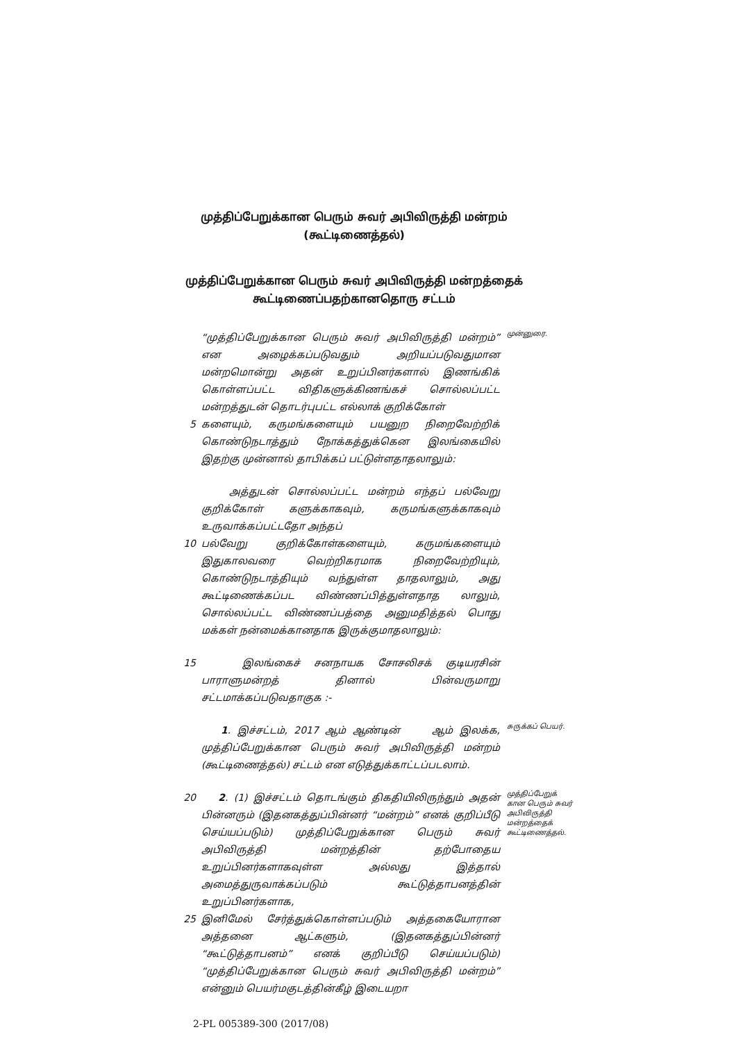முத்திப்பேறுக்கான பெரும் சுவர் அபிவிருத்தி மன்றம்
(கூட்டிணைத்தல்)
முத்திப்பேறுக்கான பெரும் சுவர் அபிவிருத்தி மன்றத்தைக்
கூட்டிணைப்பதற்கானதொரு சட்டம்
“முத்திப்பேறுக்கான பெரும் சுவர் அபிவிருத்தி மன்றம்” என அழைக்கப்படுவதும் அறியப்படுவதுமான மன்றமொன்று அதன் உறுப்பினர்களால் இணங்கிக் கொள்ளப்பட்ட விதிகளுக்கிணங்கச் சொல்லப்பட்ட மன்றத்துடன் தொடர்புபட்ட எல்லாக் குறிக்கோள்
முன்னுரை.
5 களையும், கருமங்களையும் பயனுற நிறைவேற்றிக் கொண்டுநடாத்தும் நோக்கத்துக்கென இலங்கையில் இதற்கு முன்னால் தாபிக்கப் பட்டுள்ளதாதலாலும்:
அத்துடன் சொல்லப்பட்ட மன்றம் எந்தப் பல்வேறு குறிக்கோள் களுக்காகவும், கருமங்களுக்காகவும் உருவாக்கப்பட்டதோ அந்தப்
10 பல்வேறு குறிக்கோள்களையும், கருமங்களையும் இதுகாலவரை வெற்றிகரமாக நிறைவேற்றியும், கொண்டுநடாத்தியும் வந்துள்ள தாதலாலும், அது கூட்டிணைக்கப்பட விண்ணப்பித்துள்ளதாத லாலும், சொல்லப்பட்ட விண்ணப்பத்தை அனுமதித்தல் பொது மக்கள் நன்மைக்கானதாக இருக்குமாதலாலும்:
15 இலங்கைச் சனநாயக சோசலிசக் குடியரசின் பாராளுமன்றத் தினால் பின்வருமாறு சட்டமாக்கப்படுவதாகுக :-
1. இச்சட்டம், 2017 ஆம் ஆண்டின் ஆம் இலக்க, முத்திப்பேறுக்கான பெரும் சுவர் அபிவிருத்தி மன்றம் (கூட்டிணைத்தல்) சட்டம் என எடுத்துக்காட்டப்படலாம்.
சுருக்கப் பெயர்.
20 2. (1) இச்சட்டம் தொடங்கும் திகதியிலிருந்தும் அதன் பின்னரும் (இதனகத்துப்பின்னர் “மன்றம்” எனக் குறிப்பீடு செய்யப்படும்) முத்திப்பேறுக்கான பெரும் சுவர் அபிவிருத்தி மன்றத்தின் தற்போதைய உறுப்பினர்களாகவுள்ள அல்லது இத்தால் அமைத்துருவாக்கப்படும் கூட்டுத்தாபனத்தின் உறுப்பினர்களாக,
முத்திப்பேறுக் கான பெரும் சுவர் அபிவிருத்தி மன்றத்தைக் கூட்டிணைத்தல்.
25 இனிமேல் சேர்த்துக்கொள்ளப்படும் அத்தகையோரான அத்தனை ஆட்களும், (இதனகத்துப்பின்னர் “கூட்டுத்தாபனம்” எனக் குறிப்பீடு செய்யப்படும்) “முத்திப்பேறுக்கான பெரும் சுவர் அபிவிருத்தி மன்றம்” என்னும் பெயர்மகுடத்தின்கீழ் இடையறா
2-PL 005389-300 (2017/08)